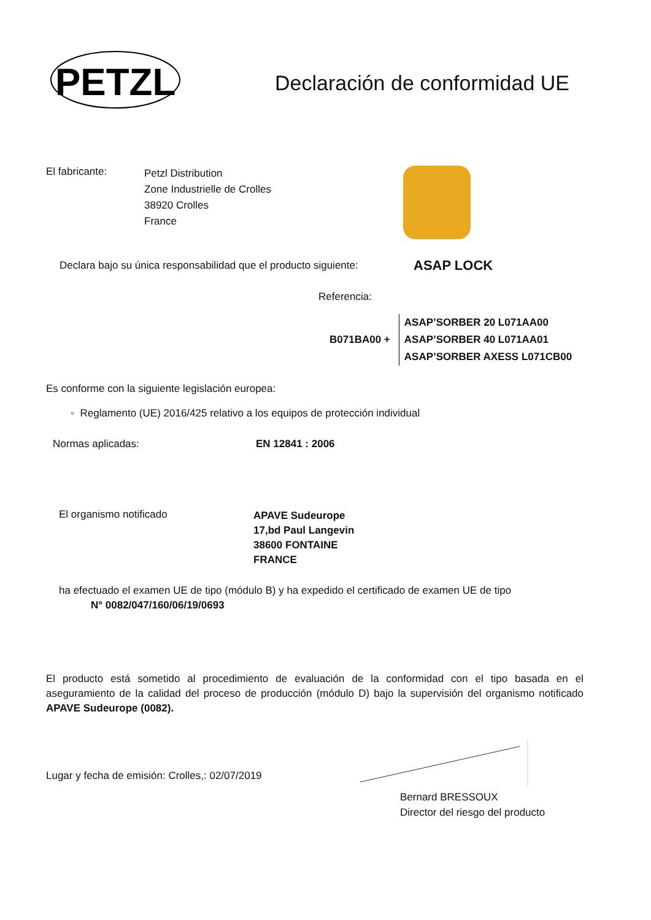PETZL
Declaración de conformidad UE
El fabricante:
Petzl Distribution
Zone Industrielle de Crolles
38920 Crolles
France
Declara bajo su única responsabilidad que el producto siguiente:
ASAP LOCK
Referencia:
B071BA00 +
ASAP’SORBER 20 L071AA00
ASAP’SORBER 40 L071AA01
ASAP’SORBER AXESS L071CB00
Es conforme con la siguiente legislación europea:
◦ Reglamento (UE) 2016/425 relativo a los equipos de protección individual
Normas aplicadas: EN 12841 : 2006
El organismo notificado
APAVE Sudeurope
17,bd Paul Langevin
38600 FONTAINE
FRANCE
ha efectuado el examen UE de tipo (módulo B) y ha expedido el certificado de examen UE de tipo
N° 0082/047/160/06/19/0693
El producto está sometido al procedimiento de evaluación de la conformidad con el tipo basada en el aseguramiento de la calidad del proceso de producción (módulo D) bajo la supervisión del organismo notificado APAVE Sudeurope (0082).
Lugar y fecha de emisión: Crolles,: 02/07/2019
Bernard BRESSOUX
Director del riesgo del producto